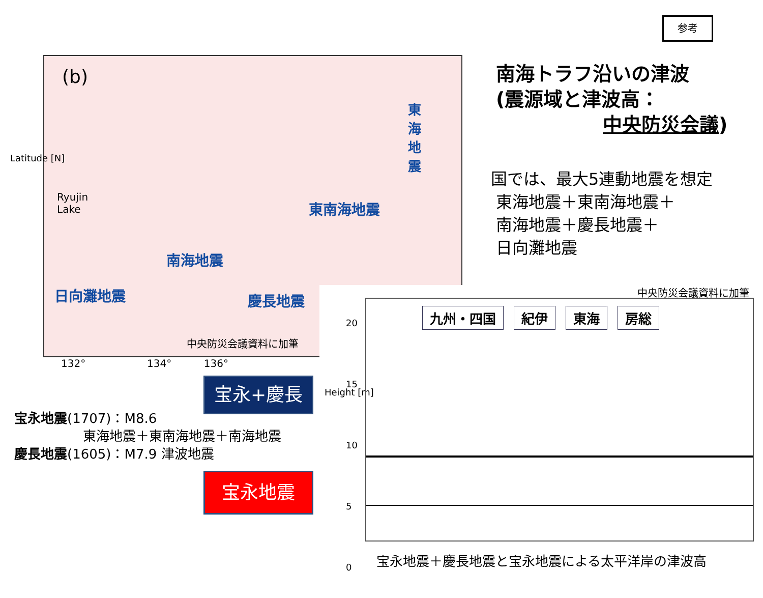参考
(b)
Ryujin
Lake
東海地震
東南海地震
南海地震
日向灘地震 慶長地震
中央防災会議資料に加筆
Latitude [N]
132° 134° 136°
南海トラフ沿いの津波
(震源域と津波高：
中央防災会議)
国では、最大5連動地震を想定
東海地震＋東南海地震＋
南海地震＋慶長地震＋
日向灘地震
中央防災会議資料に加筆
Height [m]
20
15
10
5
0
九州・四国 紀伊 東海 房総
宝永+慶長
宝永地震
宝永地震(1707)：M8.6
東海地震＋東南海地震＋南海地震
慶長地震(1605)：M7.9 津波地震
宝永地震＋慶長地震と宝永地震による太平洋岸の津波高